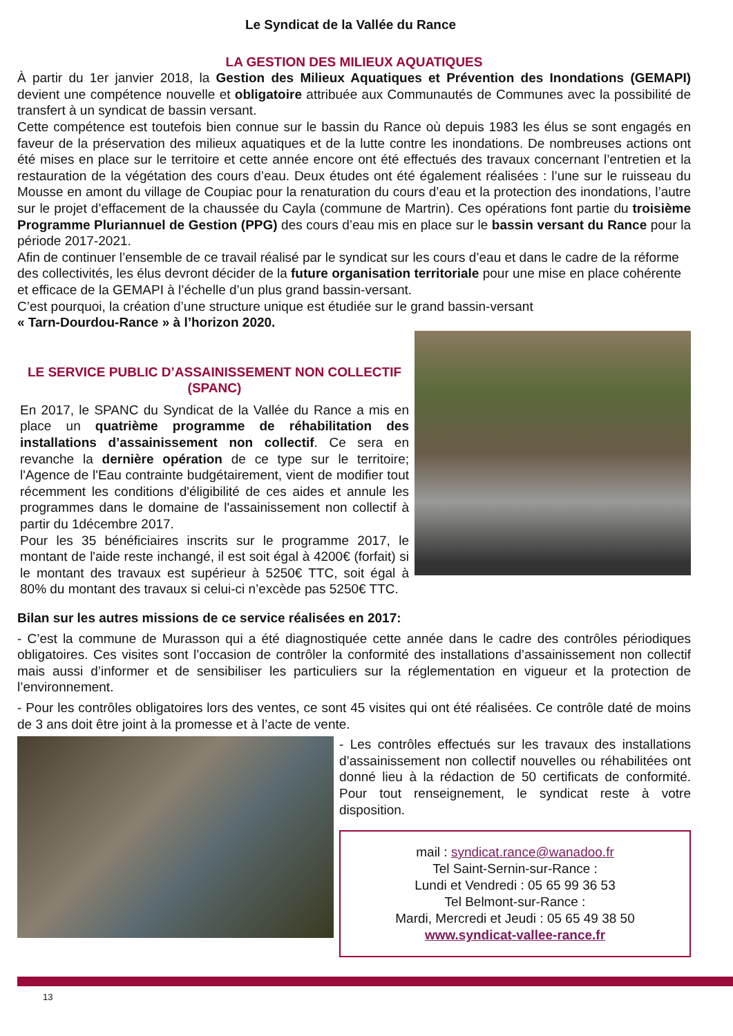Le Syndicat de la Vallée du Rance
LA GESTION DES MILIEUX AQUATIQUES
À partir du 1er janvier 2018, la Gestion des Milieux Aquatiques et Prévention des Inondations (GEMAPI) devient une compétence nouvelle et obligatoire attribuée aux Communautés de Communes avec la possibilité de transfert à un syndicat de bassin versant.
Cette compétence est toutefois bien connue sur le bassin du Rance où depuis 1983 les élus se sont engagés en faveur de la préservation des milieux aquatiques et de la lutte contre les inondations. De nombreuses actions ont été mises en place sur le territoire et cette année encore ont été effectués des travaux concernant l’entretien et la restauration de la végétation des cours d’eau. Deux études ont été également réalisées : l’une sur le ruisseau du Mousse en amont du village de Coupiac pour la renaturation du cours d’eau et la protection des inondations, l’autre sur le projet d’effacement de la chaussée du Cayla (commune de Martrin). Ces opérations font partie du troisième Programme Pluriannuel de Gestion (PPG) des cours d’eau mis en place sur le bassin versant du Rance pour la période 2017-2021.
Afin de continuer l’ensemble de ce travail réalisé par le syndicat sur les cours d’eau et dans le cadre de la réforme des collectivités, les élus devront décider de la future organisation territoriale pour une mise en place cohérente et efficace de la GEMAPI à l’échelle d’un plus grand bassin-versant.
C’est pourquoi, la création d’une structure unique est étudiée sur le grand bassin-versant
« Tarn-Dourdou-Rance » à l’horizon 2020.
LE SERVICE PUBLIC D’ASSAINISSEMENT NON COLLECTIF (SPANC)
En 2017, le SPANC du Syndicat de la Vallée du Rance a mis en place un quatrième programme de réhabilitation des installations d’assainissement non collectif. Ce sera en revanche la dernière opération de ce type sur le territoire; l'Agence de l'Eau contrainte budgétairement, vient de modifier tout récemment les conditions d'éligibilité de ces aides et annule les programmes dans le domaine de l'assainissement non collectif à partir du 1décembre 2017.
Pour les 35 bénéficiaires inscrits sur le programme 2017, le montant de l'aide reste inchangé, il est soit égal à 4200€ (forfait) si le montant des travaux est supérieur à 5250€ TTC, soit égal à 80% du montant des travaux si celui-ci n’excède pas 5250€ TTC.
Bilan sur les autres missions de ce service réalisées en 2017:
- C’est la commune de Murasson qui a été diagnostiquée cette année dans le cadre des contrôles périodiques obligatoires. Ces visites sont l’occasion de contrôler la conformité des installations d’assainissement non collectif mais aussi d’informer et de sensibiliser les particuliers sur la réglementation en vigueur et la protection de l’environnement.
- Pour les contrôles obligatoires lors des ventes, ce sont 45 visites qui ont été réalisées. Ce contrôle daté de moins de 3 ans doit être joint à la promesse et à l’acte de vente.
- Les contrôles effectués sur les travaux des installations d’assainissement non collectif nouvelles ou réhabilitées ont donné lieu à la rédaction de 50 certificats de conformité. Pour tout renseignement, le syndicat reste à votre disposition.
mail : syndicat.rance@wanadoo.fr
Tel Saint-Sernin-sur-Rance :
Lundi et Vendredi : 05 65 99 36 53
Tel Belmont-sur-Rance :
Mardi, Mercredi et Jeudi : 05 65 49 38 50
www.syndicat-vallee-rance.fr
13